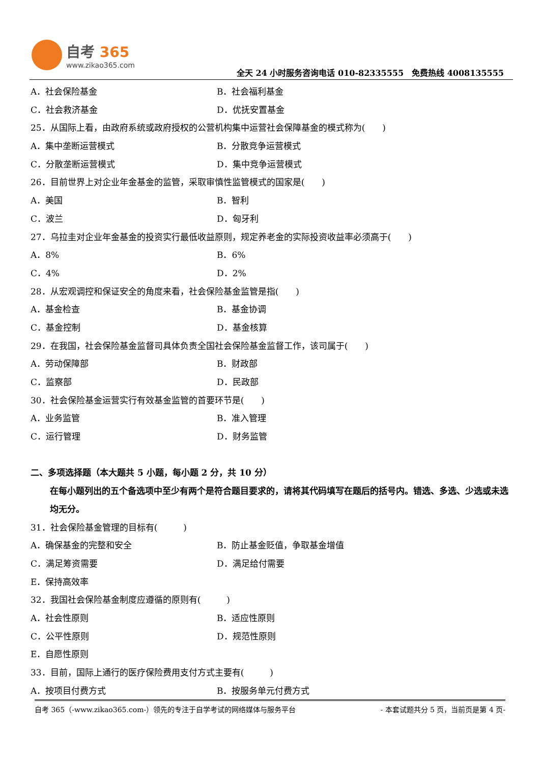自考 365
www.zikao365.com
全天 24 小时服务咨询电话 010-82335555　免费热线 4008135555
A．社会保险基金 B．社会福利基金
C．社会救济基金 D．优抚安置基金
25．从国际上看，由政府系统或政府授权的公营机构集中运营社会保障基金的模式称为(　　)
A．集中垄断运营模式 B．分散竞争运营模式
C．分散垄断运营模式 D．集中竞争运营模式
26．目前世界上对企业年金基金的监管，采取审慎性监管模式的国家是(　　)
A．美国 B．智利
C．波兰 D．匈牙利
27．乌拉圭对企业年金基金的投资实行最低收益原则，规定养老金的实际投资收益率必须高于(　　)
A．8% B．6%
C．4% D．2%
28．从宏观调控和保证安全的角度来看，社会保险基金监管是指(　　)
A．基金检查 B．基金协调
C．基金控制 D．基金核算
29．在我国，社会保险基金监督司具体负责全国社会保险基金监督工作，该司属于(　　)
A．劳动保障部 B．财政部
C．监察部 D．民政部
30．社会保险基金运营实行有效基金监管的首要环节是(　　)
A．业务监管 B．准入管理
C．运行管理 D．财务监管
二、多项选择题（本大题共 5 小题，每小题 2 分，共 10 分）
在每小题列出的五个备选项中至少有两个是符合题目要求的，请将其代码填写在题后的括号内。错选、多选、少选或未选均无分。
31．社会保险基金管理的目标有(　　　)
A．确保基金的完整和安全 B．防止基金贬值，争取基金增值
C．满足筹资需要 D．满足给付需要
E．保持高效率
32．我国社会保险基金制度应遵循的原则有(　　　)
A．社会性原则 B．适应性原则
C．公平性原则 D．规范性原则
E．自愿性原则
33．目前，国际上通行的医疗保险费用支付方式主要有(　　　)
A．按项目付费方式 B．按服务单元付费方式
自考 365（-www.zikao365.com-）领先的专注于自学考试的网络媒体与服务平台 - 本套试题共分 5 页，当前页是第 4 页-